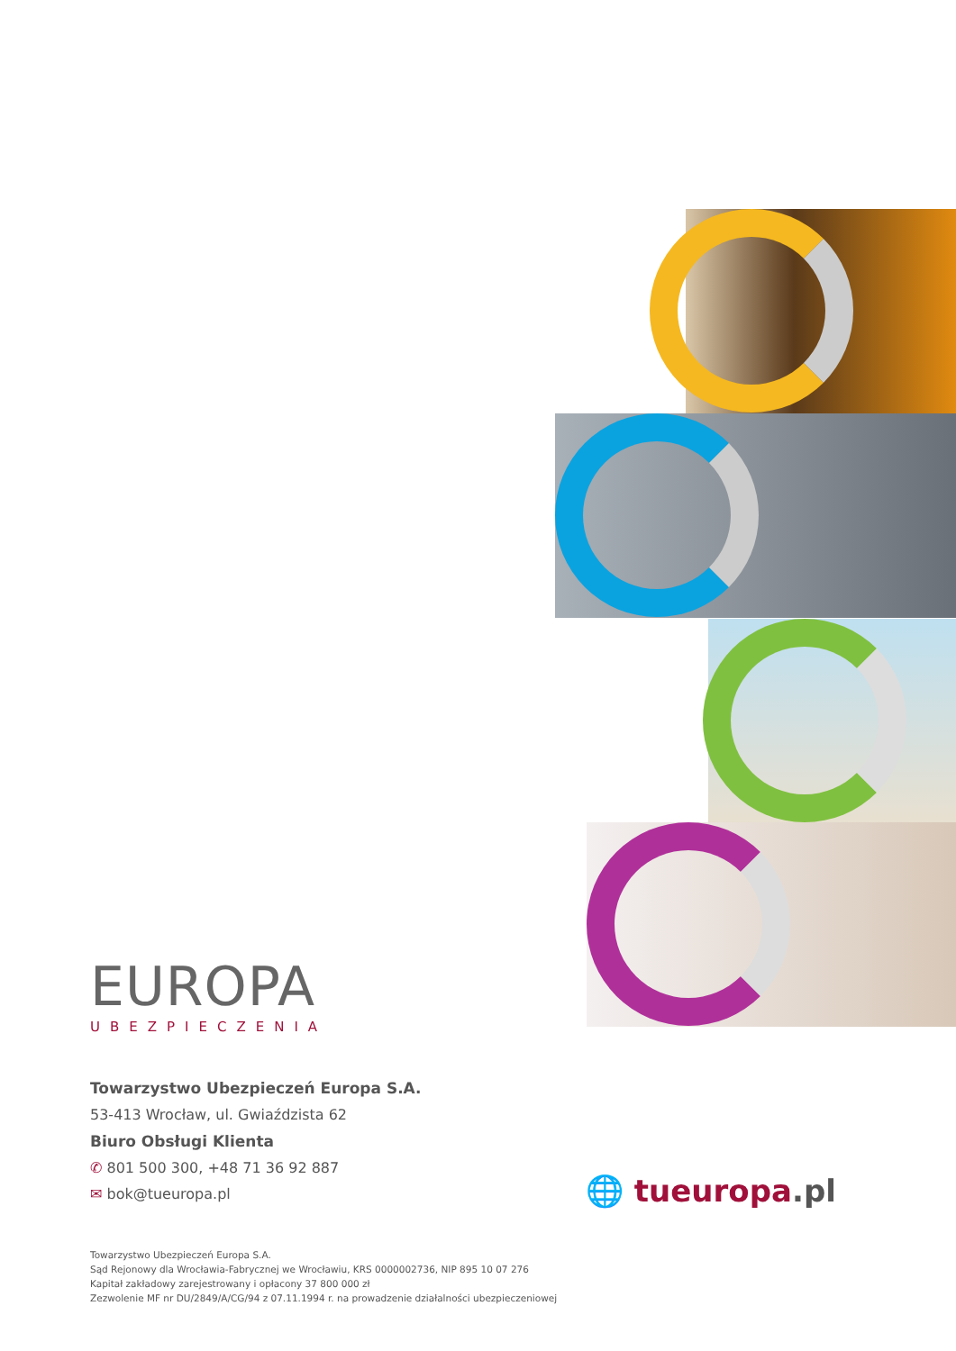EUROPA
UBEZPIECZENIA
Towarzystwo Ubezpieczeń Europa S.A.
53-413 Wrocław, ul. Gwiaździsta 62
Biuro Obsługi Klienta
✆ 801 500 300, +48 71 36 92 887
✉ bok@tueuropa.pl
🌐 tueuropa.pl
Towarzystwo Ubezpieczeń Europa S.A.
Sąd Rejonowy dla Wrocławia-Fabrycznej we Wrocławiu, KRS 0000002736, NIP 895 10 07 276
Kapitał zakładowy zarejestrowany i opłacony 37 800 000 zł
Zezwolenie MF nr DU/2849/A/CG/94 z 07.11.1994 r. na prowadzenie działalności ubezpieczeniowej